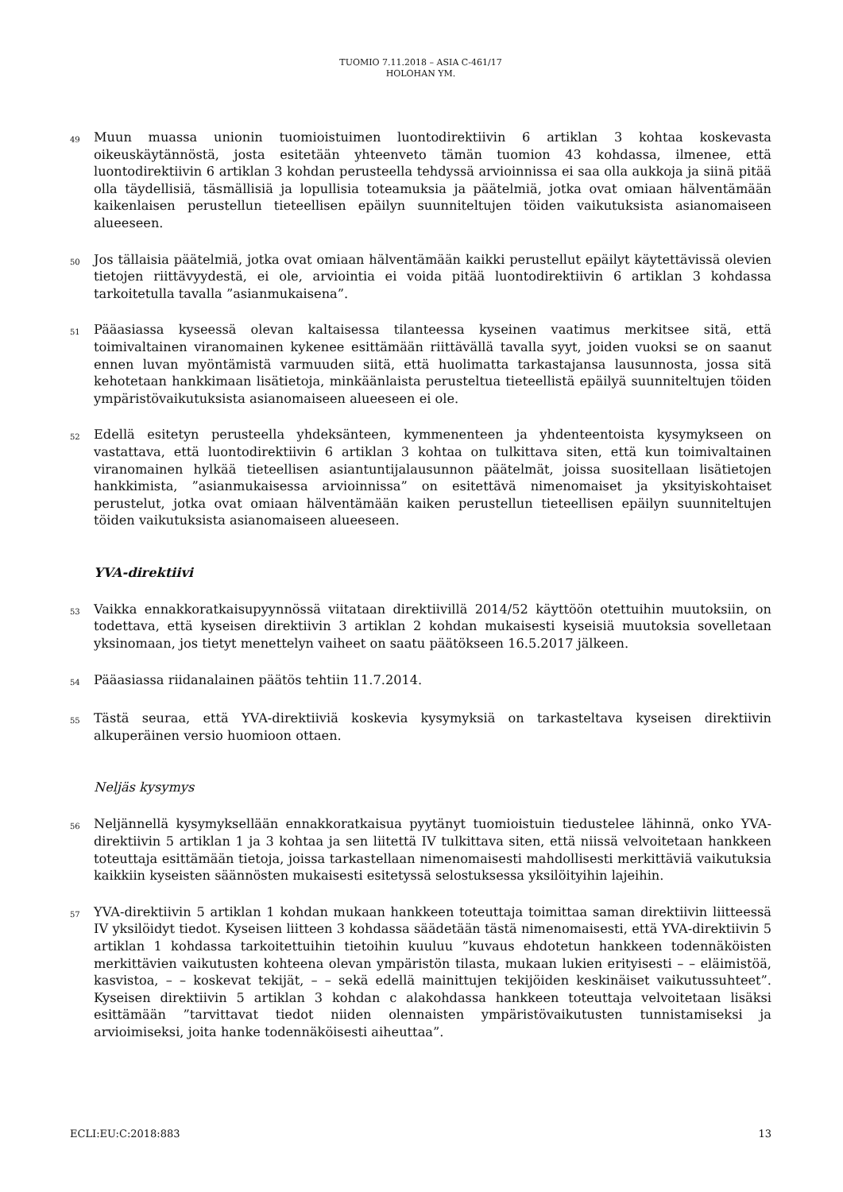TUOMIO 7.11.2018 – ASIA C-461/17
HOLOHAN YM.
49
Muun muassa unionin tuomioistuimen luontodirektiivin 6 artiklan 3 kohtaa koskevasta oikeuskäytännöstä, josta esitetään yhteenveto tämän tuomion 43 kohdassa, ilmenee, että luontodirektiivin 6 artiklan 3 kohdan perusteella tehdyssä arvioinnissa ei saa olla aukkoja ja siinä pitää olla täydellisiä, täsmällisiä ja lopullisia toteamuksia ja päätelmiä, jotka ovat omiaan hälventämään kaikenlaisen perustellun tieteellisen epäilyn suunniteltujen töiden vaikutuksista asianomaiseen alueeseen.
50
Jos tällaisia päätelmiä, jotka ovat omiaan hälventämään kaikki perustellut epäilyt käytettävissä olevien tietojen riittävyydestä, ei ole, arviointia ei voida pitää luontodirektiivin 6 artiklan 3 kohdassa tarkoitetulla tavalla ”asianmukaisena”.
51
Pääasiassa kyseessä olevan kaltaisessa tilanteessa kyseinen vaatimus merkitsee sitä, että toimivaltainen viranomainen kykenee esittämään riittävällä tavalla syyt, joiden vuoksi se on saanut ennen luvan myöntämistä varmuuden siitä, että huolimatta tarkastajansa lausunnosta, jossa sitä kehotetaan hankkimaan lisätietoja, minkäänlaista perusteltua tieteellistä epäilyä suunniteltujen töiden ympäristövaikutuksista asianomaiseen alueeseen ei ole.
52
Edellä esitetyn perusteella yhdeksänteen, kymmenenteen ja yhdenteentoista kysymykseen on vastattava, että luontodirektiivin 6 artiklan 3 kohtaa on tulkittava siten, että kun toimivaltainen viranomainen hylkää tieteellisen asiantuntijalausunnon päätelmät, joissa suositellaan lisätietojen hankkimista, ”asianmukaisessa arvioinnissa” on esitettävä nimenomaiset ja yksityiskohtaiset perustelut, jotka ovat omiaan hälventämään kaiken perustellun tieteellisen epäilyn suunniteltujen töiden vaikutuksista asianomaiseen alueeseen.
YVA-direktiivi
53
Vaikka ennakkoratkaisupyynnössä viitataan direktiivillä 2014/52 käyttöön otettuihin muutoksiin, on todettava, että kyseisen direktiivin 3 artiklan 2 kohdan mukaisesti kyseisiä muutoksia sovelletaan yksinomaan, jos tietyt menettelyn vaiheet on saatu päätökseen 16.5.2017 jälkeen.
54
Pääasiassa riidanalainen päätös tehtiin 11.7.2014.
55
Tästä seuraa, että YVA-direktiiviä koskevia kysymyksiä on tarkasteltava kyseisen direktiivin alkuperäinen versio huomioon ottaen.
Neljäs kysymys
56
Neljännellä kysymyksellään ennakkoratkaisua pyytänyt tuomioistuin tiedustelee lähinnä, onko YVA-direktiivin 5 artiklan 1 ja 3 kohtaa ja sen liitettä IV tulkittava siten, että niissä velvoitetaan hankkeen toteuttaja esittämään tietoja, joissa tarkastellaan nimenomaisesti mahdollisesti merkittäviä vaikutuksia kaikkiin kyseisten säännösten mukaisesti esitetyssä selostuksessa yksilöityihin lajeihin.
57
YVA-direktiivin 5 artiklan 1 kohdan mukaan hankkeen toteuttaja toimittaa saman direktiivin liitteessä IV yksilöidyt tiedot. Kyseisen liitteen 3 kohdassa säädetään tästä nimenomaisesti, että YVA-direktiivin 5 artiklan 1 kohdassa tarkoitettuihin tietoihin kuuluu ”kuvaus ehdotetun hankkeen todennäköisten merkittävien vaikutusten kohteena olevan ympäristön tilasta, mukaan lukien erityisesti – – eläimistöä, kasvistoa, – – koskevat tekijät, – – sekä edellä mainittujen tekijöiden keskinäiset vaikutussuhteet”. Kyseisen direktiivin 5 artiklan 3 kohdan c alakohdassa hankkeen toteuttaja velvoitetaan lisäksi esittämään ”tarvittavat tiedot niiden olennaisten ympäristövaikutusten tunnistamiseksi ja arvioimiseksi, joita hanke todennäköisesti aiheuttaa”.
ECLI:EU:C:2018:883 13